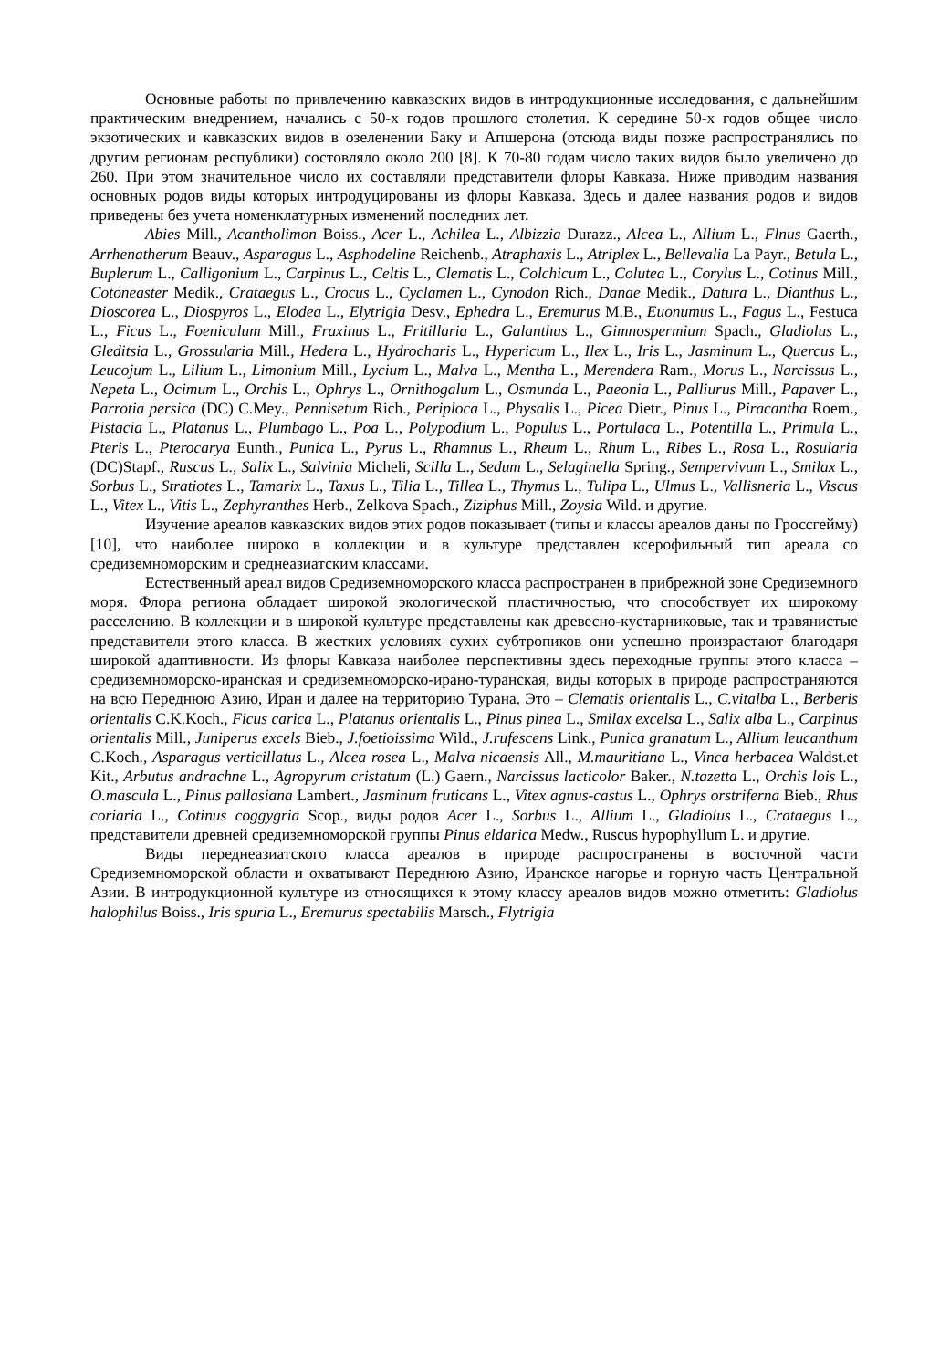Основные работы по привлечению кавказских видов в интродукционные исследования, с дальнейшим практическим внедрением, начались с 50-х годов прошлого столетия. К середине 50-х годов общее число экзотических и кавказских видов в озеленении Баку и Апшерона (отсюда виды позже распространялись по другим регионам республики) состовляло около 200 [8]. К 70-80 годам число таких видов было увеличено до 260. При этом значительное число их составляли представители флоры Кавказа. Ниже приводим названия основных родов виды которых интродуцированы из флоры Кавказа. Здесь и далее названия родов и видов приведены без учета номенклатурных изменений последних лет.
Abies Mill., Acantholimon Boiss., Acer L., Achilea L., Albizzia Durazz., Alcea L., Allium L., Flnus Gaerth., Arrhenatherum Beauv., Asparagus L., Asphodeline Reichenb., Atraphaxis L., Atriplex L., Bellevalia La Payr., Betula L., Buplerum L., Calligonium L., Carpinus L., Celtis L., Clematis L., Colchicum L., Colutea L., Corylus L., Cotinus Mill., Cotoneaster Medik., Crataegus L., Crocus L., Cyclamen L., Cynodon Rich., Danae Medik., Datura L., Dianthus L., Dioscorea L., Diospyros L., Elodea L., Elytrigia Desv., Ephedra L., Eremurus M.B., Euonumus L., Fagus L., Festuca L., Ficus L., Foeniculum Mill., Fraxinus L., Fritillaria L., Galanthus L., Gimnospermium Spach., Gladiolus L., Gleditsia L., Grossularia Mill., Hedera L., Hydrocharis L., Hypericum L., Ilex L., Iris L., Jasminum L., Quercus L., Leucojum L., Lilium L., Limonium Mill., Lycium L., Malva L., Mentha L., Merendera Ram., Morus L., Narcissus L., Nepeta L., Ocimum L., Orchis L., Ophrys L., Ornithogalum L., Osmunda L., Paeonia L., Palliurus Mill., Papaver L., Parrotia persica (DC) C.Mey., Pennisetum Rich., Periploca L., Physalis L., Picea Dietr., Pinus L., Piracantha Roem., Pistacia L., Platanus L., Plumbago L., Poa L., Polypodium L., Populus L., Portulaca L., Potentilla L., Primula L., Pteris L., Pterocarya Eunth., Punica L., Pyrus L., Rhamnus L., Rheum L., Rhum L., Ribes L., Rosa L., Rosularia (DC)Stapf., Ruscus L., Salix L., Salvinia Micheli, Scilla L., Sedum L., Selaginella Spring., Sempervivum L., Smilax L., Sorbus L., Stratiotes L., Tamarix L., Taxus L., Tilia L., Tillea L., Thymus L., Tulipa L., Ulmus L., Vallisneria L., Viscus L., Vitex L., Vitis L., Zephyranthes Herb., Zelkova Spach., Ziziphus Mill., Zoysia Wild. и другие.
Изучение ареалов кавказских видов этих родов показывает (типы и классы ареалов даны по Гроссгейму) [10], что наиболее широко в коллекции и в культуре представлен ксерофильный тип ареала со средиземноморским и среднеазиатским классами.
Естественный ареал видов Средиземноморского класса распространен в прибрежной зоне Средиземного моря. Флора региона обладает широкой экологической пластичностью, что способствует их широкому расселению. В коллекции и в широкой культуре представлены как древесно-кустарниковые, так и травянистые представители этого класса. В жестких условиях сухих субтропиков они успешно произрастают благодаря широкой адаптивности. Из флоры Кавказа наиболее перспективны здесь переходные группы этого класса – средиземноморско-иранская и средиземноморско-ирано-туранская, виды которых в природе распространяются на всю Переднюю Азию, Иран и далее на территорию Турана. Это – Clematis orientalis L., C.vitalba L., Berberis orientalis C.K.Koch., Ficus carica L., Platanus orientalis L., Pinus pinea L., Smilax excelsa L., Salix alba L., Carpinus orientalis Mill., Juniperus excels Bieb., J.foetioissima Wild., J.rufescens Link., Punica granatum L., Allium leucanthum C.Koch., Asparagus verticillatus L., Alcea rosea L., Malva nicaensis All., M.mauritiana L., Vinca herbacea Waldst.et Kit., Arbutus andrachne L., Agropyrum cristatum (L.) Gaern., Narcissus lacticolor Baker., N.tazetta L., Orchis lois L., O.mascula L., Pinus pallasiana Lambert., Jasminum fruticans L., Vitex agnus-castus L., Ophrys orstriferna Bieb., Rhus coriaria L., Cotinus coggygria Scop., виды родов Acer L., Sorbus L., Allium L., Gladiolus L., Crataegus L., представители древней средиземноморской группы Pinus eldarica Medw., Ruscus hypophyllum L. и другие.
Виды переднеазиатского класса ареалов в природе распространены в восточной части Средиземноморской области и охватывают Переднюю Азию, Иранское нагорье и горную часть Центральной Азии. В интродукционной культуре из относящихся к этому классу ареалов видов можно отметить: Gladiolus halophilus Boiss., Iris spuria L., Eremurus spectabilis Marsch., Flytrigia